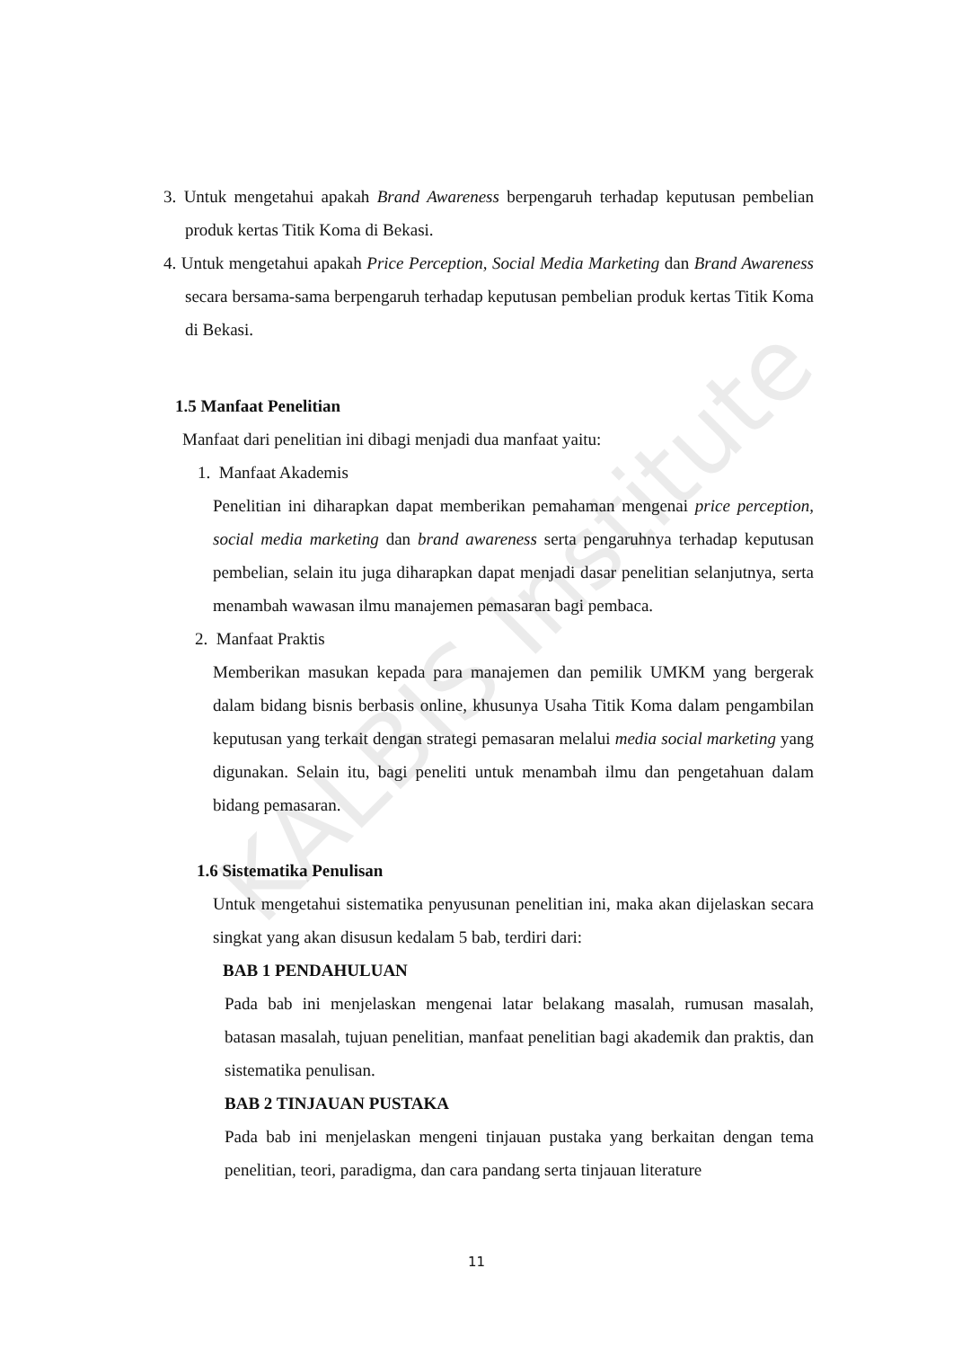KALBIS Institute
3. Untuk mengetahui apakah Brand Awareness berpengaruh terhadap keputusan pembelian produk kertas Titik Koma di Bekasi.
4. Untuk mengetahui apakah Price Perception, Social Media Marketing dan Brand Awareness secara bersama-sama berpengaruh terhadap keputusan pembelian produk kertas Titik Koma di Bekasi.
1.5 Manfaat Penelitian
Manfaat dari penelitian ini dibagi menjadi dua manfaat yaitu:
1. Manfaat Akademis
Penelitian ini diharapkan dapat memberikan pemahaman mengenai price perception, social media marketing dan brand awareness serta pengaruhnya terhadap keputusan pembelian, selain itu juga diharapkan dapat menjadi dasar penelitian selanjutnya, serta menambah wawasan ilmu manajemen pemasaran bagi pembaca.
2. Manfaat Praktis
Memberikan masukan kepada para manajemen dan pemilik UMKM yang bergerak dalam bidang bisnis berbasis online, khusunya Usaha Titik Koma dalam pengambilan keputusan yang terkait dengan strategi pemasaran melalui media social marketing yang digunakan. Selain itu, bagi peneliti untuk menambah ilmu dan pengetahuan dalam bidang pemasaran.
1.6 Sistematika Penulisan
Untuk mengetahui sistematika penyusunan penelitian ini, maka akan dijelaskan secara singkat yang akan disusun kedalam 5 bab, terdiri dari:
BAB 1 PENDAHULUAN
Pada bab ini menjelaskan mengenai latar belakang masalah, rumusan masalah, batasan masalah, tujuan penelitian, manfaat penelitian bagi akademik dan praktis, dan sistematika penulisan.
BAB 2 TINJAUAN PUSTAKA
Pada bab ini menjelaskan mengeni tinjauan pustaka yang berkaitan dengan tema penelitian, teori, paradigma, dan cara pandang serta tinjauan literature
11